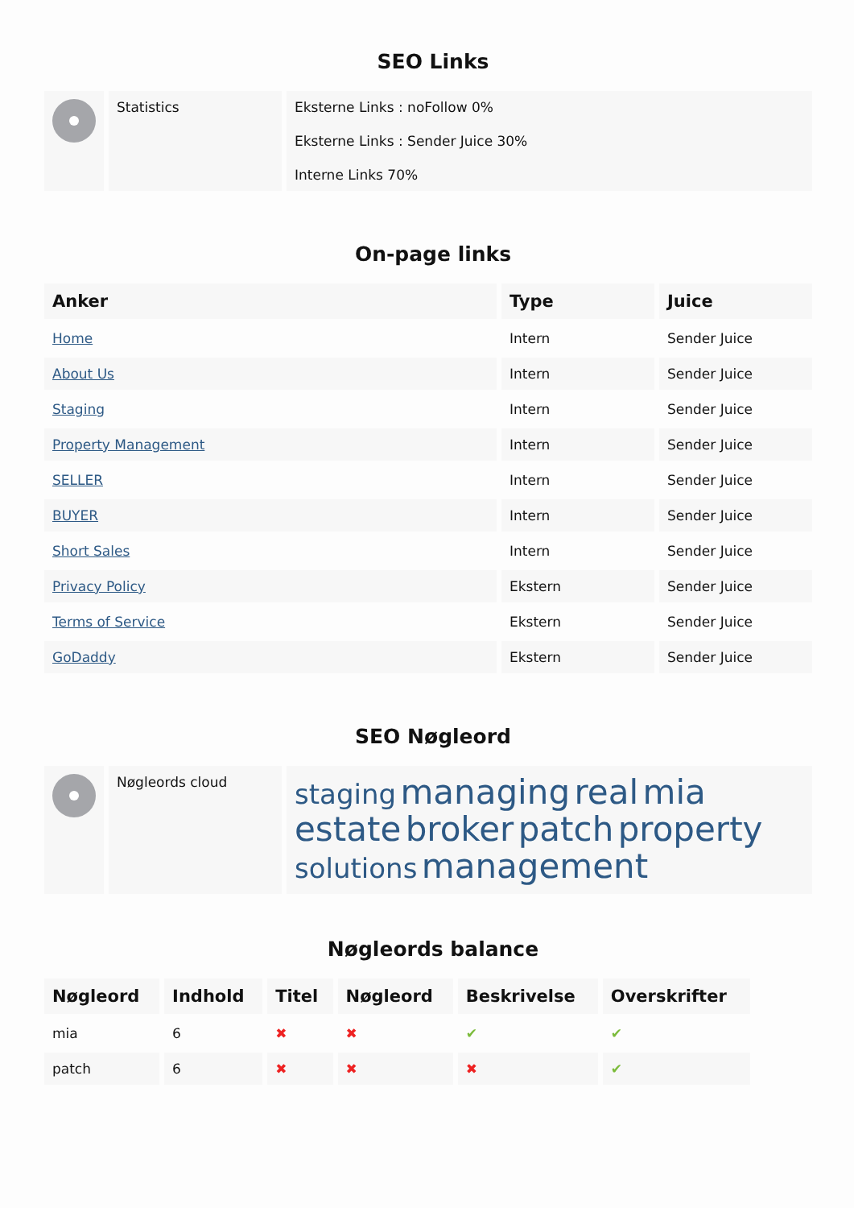SEO Links
| | Statistics | Eksterne Links : noFollow 0% Eksterne Links : Sender Juice 30% Interne Links 70% |
On-page links
| Anker | Type | Juice |
| --- | --- | --- |
| Home | Intern | Sender Juice |
| About Us | Intern | Sender Juice |
| Staging | Intern | Sender Juice |
| Property Management | Intern | Sender Juice |
| SELLER | Intern | Sender Juice |
| BUYER | Intern | Sender Juice |
| Short Sales | Intern | Sender Juice |
| Privacy Policy | Ekstern | Sender Juice |
| Terms of Service | Ekstern | Sender Juice |
| GoDaddy | Ekstern | Sender Juice |
SEO Nøgleord
| | Nøgleords cloud | staging managing real mia estate broker patch property solutions management |
Nøgleords balance
| Nøgleord | Indhold | Titel | Nøgleord | Beskrivelse | Overskrifter |
| --- | --- | --- | --- | --- | --- |
| mia | 6 | ✖ | ✖ | ✔ | ✔ |
| patch | 6 | ✖ | ✖ | ✖ | ✔ |